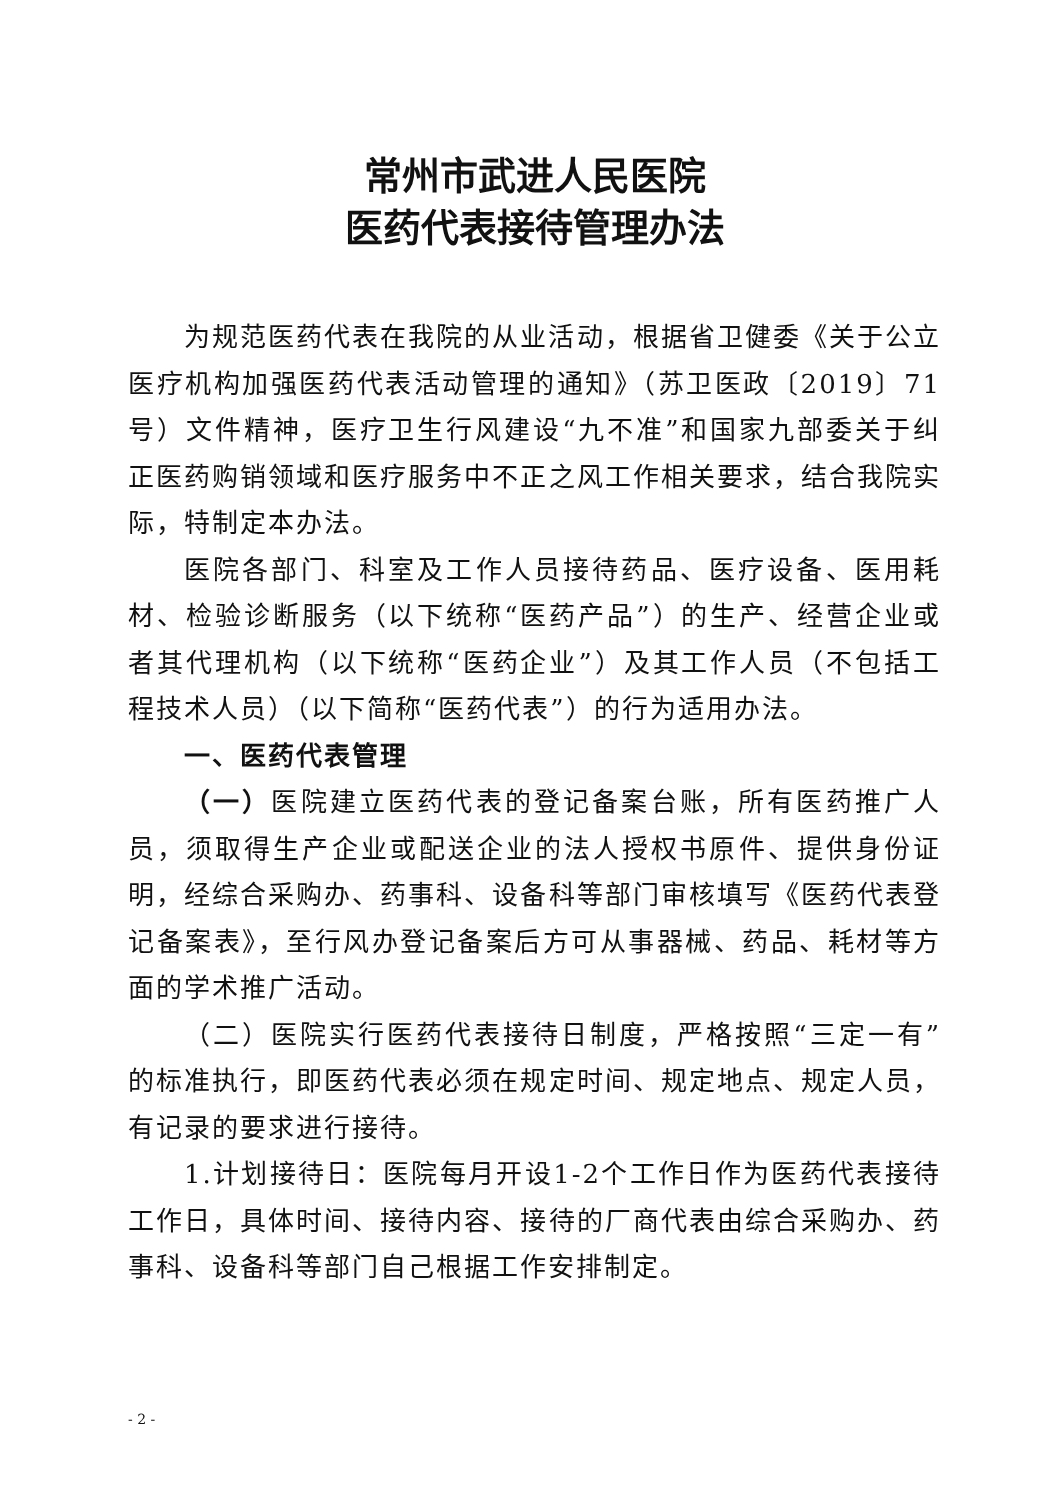常州市武进人民医院
医药代表接待管理办法
为规范医药代表在我院的从业活动，根据省卫健委《关于公立医疗机构加强医药代表活动管理的通知》（苏卫医政〔2019〕71号）文件精神，医疗卫生行风建设“九不准”和国家九部委关于纠正医药购销领域和医疗服务中不正之风工作相关要求，结合我院实际，特制定本办法。
医院各部门、科室及工作人员接待药品、医疗设备、医用耗材、检验诊断服务（以下统称“医药产品”）的生产、经营企业或者其代理机构（以下统称“医药企业”）及其工作人员（不包括工程技术人员）（以下简称“医药代表”）的行为适用办法。
一、医药代表管理
（一）医院建立医药代表的登记备案台账，所有医药推广人员，须取得生产企业或配送企业的法人授权书原件、提供身份证明，经综合采购办、药事科、设备科等部门审核填写《医药代表登记备案表》，至行风办登记备案后方可从事器械、药品、耗材等方面的学术推广活动。
（二）医院实行医药代表接待日制度，严格按照“三定一有”的标准执行，即医药代表必须在规定时间、规定地点、规定人员，有记录的要求进行接待。
1.计划接待日：医院每月开设1-2个工作日作为医药代表接待工作日，具体时间、接待内容、接待的厂商代表由综合采购办、药事科、设备科等部门自己根据工作安排制定。
- 2 -